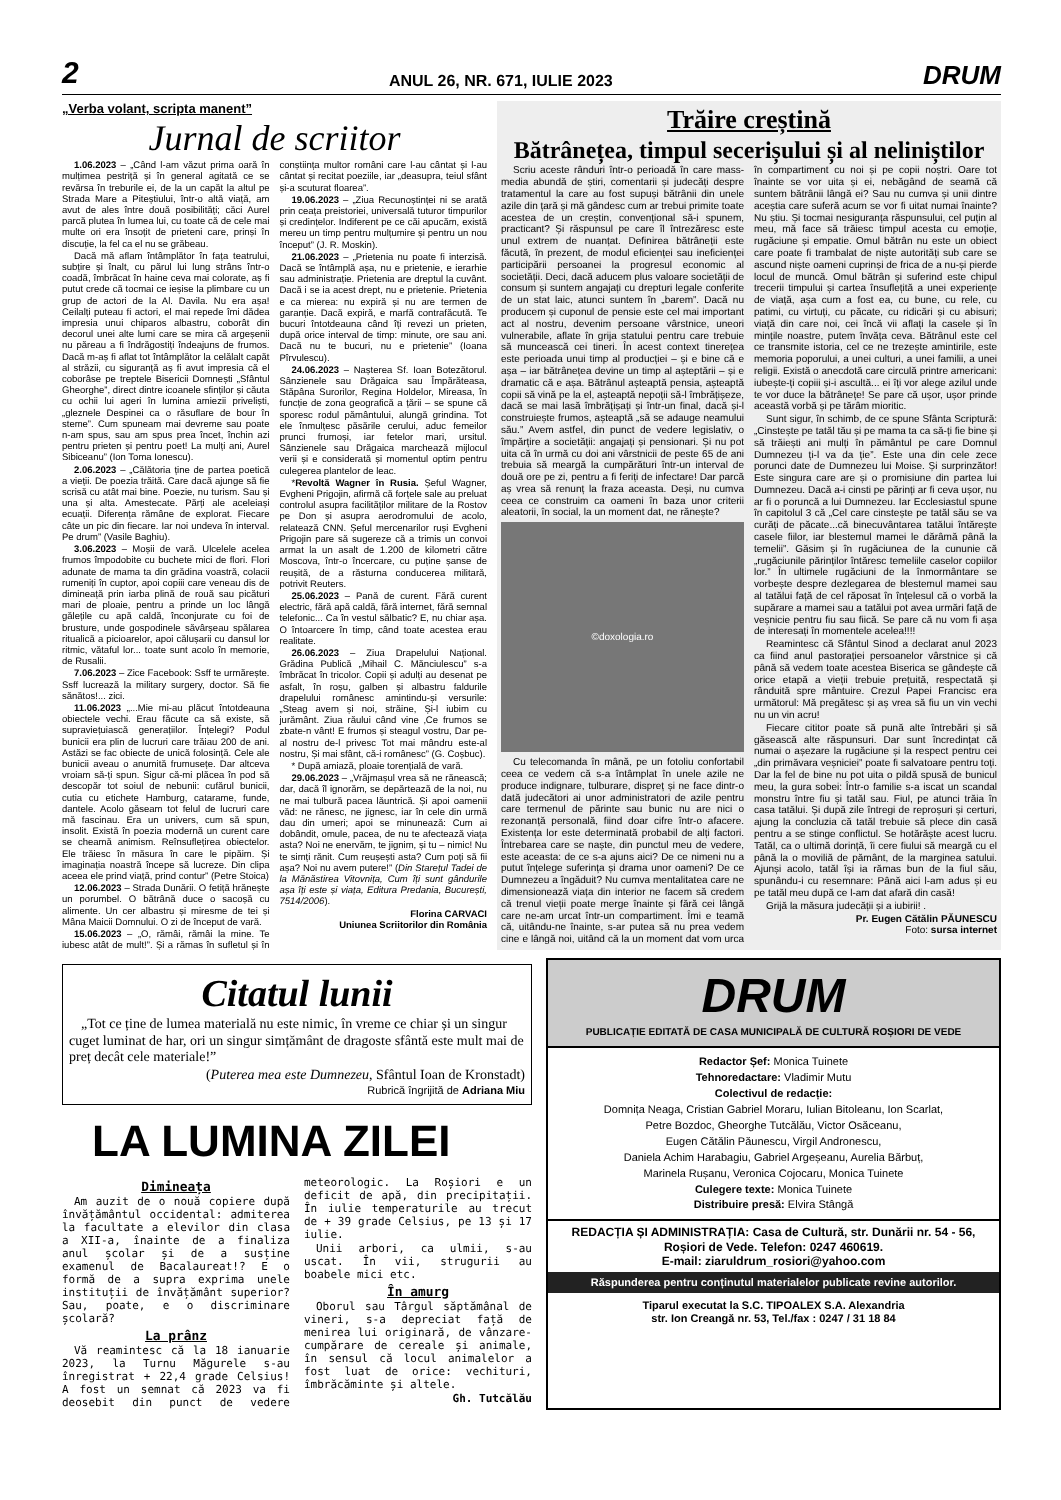2 ANUL 26, NR. 671, IULIE 2023 DRUM
„Verba volant, scripta manent”
Jurnal de scriitor
1.06.2023 – „Când l-am văzut prima oară în mulțimea pestriță și în general agitată ce se revărsa în treburile ei, de la un capăt la altul pe Strada Mare a Piteștiului, într-o altă viață, am avut de ales între două posibilități; căci Aurel parcă plutea în lumea lui, cu toate că de cele mai multe ori era însoțit de prieteni care, prinși în discuție, la fel ca el nu se grăbeau.
Dacă mă aflam întâmplător în fața teatrului, subțire și înalt, cu părul lui lung strâns într-o coadă, îmbrăcat în haine ceva mai colorate, aș fi putut crede că tocmai ce ieșise la plimbare cu un grup de actori de la Al. Davila. Nu era așa! Ceilalți puteau fi actori, el mai repede îmi dădea impresia unui chiparos albastru, coborât din decorul unei alte lumi care se mira că argeșenii nu păreau a fi îndrăgostiți îndeajuns de frumos. Dacă m-aș fi aflat tot întâmplător la celălalt capăt al străzii, cu siguranță aș fi avut impresia că el coborâse pe treptele Bisericii Domnești „Sfântul Gheorghe”, direct dintre icoanele sfinților și căuta cu ochii lui ageri în lumina amiezii priveliști, „gleznele Despinei ca o răsuflare de bour în steme”. Cum spuneam mai devreme sau poate n-am spus, sau am spus prea încet, închin azi pentru prieten și pentru poet! La mulți ani, Aurel Sibiceanu” (Ion Toma Ionescu).
2.06.2023 – „Călătoria ține de partea poetică a vieții. De poezia trăită. Care dacă ajunge să fie scrisă cu atât mai bine. Poezie, nu turism. Sau și una și alta. Amestecate. Părți ale aceleiași ecuații. Diferența rămâne de explorat. Fiecare câte un pic din fiecare. Iar noi undeva în interval. Pe drum” (Vasile Baghiu).
3.06.2023 – Moșii de vară. Ulcelele acelea frumos împodobite cu buchete mici de flori. Flori adunate de mama ta din grădina voastră, colacii rumeniți în cuptor, apoi copiii care veneau dis de dimineață prin iarba plină de rouă sau picături mari de ploaie, pentru a prinde un loc lângă gălețile cu apă caldă, înconjurate cu foi de brusture, unde gospodinele săvârșeau spălarea ritualică a picioarelor, apoi călușarii cu dansul lor ritmic, vătaful lor... toate sunt acolo în memorie, de Rusalii.
7.06.2023 – Zice Facebook: Ssff te urmărește. Ssff lucrează la military surgery, doctor. Să fie sănătos!... zici.
11.06.2023 „...Mie mi-au plăcut întotdeauna obiectele vechi. Erau făcute ca să existe, să supraviețuiască generațiilor. Înțelegi? Podul bunicii era plin de lucruri care trăiau 200 de ani. Astăzi se fac obiecte de unică folosință. Cele ale bunicii aveau o anumită frumusețe. Dar altceva vroiam să-ți spun. Sigur că-mi plăcea în pod să descopăr tot soiul de nebunii: cufărul bunicii, cutia cu etichete Hamburg, catarame, funde, dantele. Acolo găseam tot felul de lucruri care mă fascinau. Era un univers, cum să spun, insolit. Există în poezia modernă un curent care se cheamă animism. Reînsuflețirea obiectelor. Ele trăiesc în măsura în care le pipăim. Și imaginația noastră începe să lucreze. Din clipa aceea ele prind viață, prind contur” (Petre Stoica)
12.06.2023 – Strada Dunării. O fetiță hrănește un porumbel. O bătrână duce o sacoșă cu alimente. Un cer albastru și miresme de tei și Mâna Maicii Domnului. O zi de început de vară.
15.06.2023 – „O, rămâi, rămâi la mine. Te iubesc atât de mult!”. Și a rămas în sufletul și în conștiința multor români care l-au cântat și l-au cântat și recitat poeziile, iar „deasupra, teiul sfânt și-a scuturat floarea”.
19.06.2023 – „Ziua Recunoștinței ni se arată prin ceața preistoriei, universală tuturor timpurilor și credințelor. Indiferent pe ce căi apucăm, există mereu un timp pentru mulțumire și pentru un nou început” (J. R. Moskin).
21.06.2023 – „Prietenia nu poate fi interzisă. Dacă se întâmplă așa, nu e prietenie, e ierarhie sau administrație. Prietenia are dreptul la cuvânt. Dacă i se ia acest drept, nu e prietenie. Prietenia e ca mierea: nu expiră și nu are termen de garanție. Dacă expiră, e marfă contrafăcută. Te bucuri întotdeauna când îți revezi un prieten, după orice interval de timp: minute, ore sau ani. Dacă nu te bucuri, nu e prietenie” (Ioana Pîrvulescu).
24.06.2023 – Nașterea Sf. Ioan Botezătorul. Sânzienele sau Drăgaica sau Împărăteasa, Stăpâna Surorilor, Regina Holdelor, Mireasa, în funcție de zona geografică a țării – se spune că sporesc rodul pământului, alungă grindina. Tot ele înmulțesc păsările cerului, aduc femeilor prunci frumoși, iar fetelor mari, ursitul. Sânzienele sau Drăgaica marchează mijlocul verii și e considerată și momentul optim pentru culegerea plantelor de leac.
*Revoltă Wagner în Rusia. Șeful Wagner, Evgheni Prigojin, afirmă că forțele sale au preluat controlul asupra facilităților militare de la Rostov pe Don și asupra aerodromului de acolo, relatează CNN. Șeful mercenarilor ruși Evgheni Prigojin pare să sugereze că a trimis un convoi armat la un asalt de 1.200 de kilometri către Moscova, într-o încercare, cu puține șanse de reușită, de a răsturna conducerea militară, potrivit Reuters.
25.06.2023 – Pană de curent. Fără curent electric, fără apă caldă, fără internet, fără semnal telefonic... Ca în vestul sălbatic? E, nu chiar așa. O întoarcere în timp, când toate acestea erau realitate.
26.06.2023 – Ziua Drapelului Național. Grădina Publică „Mihail C. Mănciulescu” s-a îmbrăcat în tricolor. Copii și adulți au desenat pe asfalt, în roșu, galben și albastru faldurile drapelului românesc amintindu-și versurile: „Steag avem și noi, străine, Și-l iubim cu jurământ. Ziua răului când vine ‚Ce frumos se zbate-n vânt! E frumos și steagul vostru, Dar pe-al nostru de-l privesc Tot mai mândru este-al nostru, Și mai sfânt, că-i românesc” (G. Coșbuc).
* După amiază, ploaie torențială de vară.
29.06.2023 – „Vrăjmașul vrea să ne rănească; dar, dacă îl ignorăm, se depărtează de la noi, nu ne mai tulbură pacea lăuntrică. Și apoi oamenii văd: ne rănesc, ne jignesc, iar în cele din urmă dau din umeri; apoi se minunează: Cum ai dobândit, omule, pacea, de nu te afectează viața asta? Noi ne enervăm, te jignim, și tu – nimic! Nu te simți rănit. Cum reușești asta? Cum poți să fii așa? Noi nu avem putere!” (Din Starețul Tadei de la Mănăstirea Vitovnița, Cum îți sunt gândurile așa îți este și viața, Editura Predania, București, 7514/2006).
Florina CARVACI
Uniunea Scriitorilor din România
Trăire creștină
Bătrânețea, timpul secerișului și al neliniștilor
Scriu aceste rânduri într-o perioadă în care mass-media abundă de știri, comentarii și judecăți despre tratamentul la care au fost supuși bătrânii din unele azile din țară și mă gândesc cum ar trebui primite toate acestea de un creștin, convențional să-i spunem, practicant? Și răspunsul pe care îl întrezăresc este unul extrem de nuanțat. Definirea bătrâneții este făcută, în prezent, de modul eficienței sau ineficienței participării persoanei la progresul economic al societății. Deci, dacă aducem plus valoare societății de consum și suntem angajați cu drepturi legale conferite de un stat laic, atunci suntem în „barem”. Dacă nu producem și cuponul de pensie este cel mai important act al nostru, devenim persoane vârstnice, uneori vulnerabile, aflate în grija statului pentru care trebuie să muncească cei tineri. În acest context tinerețea este perioada unui timp al producției – și e bine că e așa – iar bătrânețea devine un timp al așteptării – și e dramatic că e așa. Bătrânul așteaptă pensia, așteaptă copii să vină pe la el, așteaptă nepoții să-l îmbrățișeze, dacă se mai lasă îmbrățișați și într-un final, dacă și-l construiește frumos, așteaptă „să se adauge neamului său.” Avem astfel, din punct de vedere legislativ, o împărțire a societății: angajați și pensionari. Și nu pot uita că în urmă cu doi ani vârstnicii de peste 65 de ani trebuia să meargă la cumpărături într-un interval de două ore pe zi, pentru a fi feriți de infectare! Dar parcă aș vrea să renunț la fraza aceasta. Deși, nu cumva ceea ce construim ca oameni în baza unor criterii aleatorii, în social, la un moment dat, ne rănește?
©doxologia.ro
Cu telecomanda în mână, pe un fotoliu confortabil ceea ce vedem că s-a întâmplat în unele azile ne produce indignare, tulburare, dispreț și ne face dintr-o dată judecători ai unor administratori de azile pentru care termenul de părinte sau bunic nu are nici o rezonanță personală, fiind doar cifre într-o afacere. Existența lor este determinată probabil de alți factori. Întrebarea care se naște, din punctul meu de vedere, este aceasta: de ce s-a ajuns aici? De ce nimeni nu a putut înțelege suferința și drama unor oameni? De ce Dumnezeu a îngăduit? Nu cumva mentalitatea care ne dimensionează viața din interior ne facem să credem că trenul vieții poate merge înainte și fără cei lângă care ne-am urcat într-un compartiment. Îmi e teamă că, uitându-ne înainte, s-ar putea să nu prea vedem cine e lângă noi, uitând că la un moment dat vom urca în compartiment cu noi și pe copii noștri. Oare tot înainte se vor uita și ei, nebăgând de seamă că suntem bătrânii lângă ei? Sau nu cumva și unii dintre aceștia care suferă acum se vor fi uitat numai înainte? Nu știu. Și tocmai nesiguranța răspunsului, cel puțin al meu, mă face să trăiesc timpul acesta cu emoție, rugăciune și empatie. Omul bătrân nu este un obiect care poate fi trambalat de niște autorități sub care se ascund niște oameni cuprinși de frica de a nu-și pierde locul de muncă. Omul bătrân și suferind este chipul trecerii timpului și cartea însuflețită a unei experiențe de viață, așa cum a fost ea, cu bune, cu rele, cu patimi, cu virtuți, cu păcate, cu ridicări și cu abisuri; viață din care noi, cei încă vii aflați la casele și în mințile noastre, putem învăța ceva. Bătrânul este cel ce transmite istoria, cel ce ne trezește amintirile, este memoria poporului, a unei culturi, a unei familii, a unei religii. Există o anecdotă care circulă printre americani: iubește-ți copiii și-i ascultă... ei îți vor alege azilul unde te vor duce la bătrânețe! Se pare că ușor, ușor prinde această vorbă și pe tărâm mioritic.
Sunt sigur, în schimb, de ce spune Sfânta Scriptură: „Cinstește pe tatăl tău și pe mama ta ca să-ți fie bine și să trăiești ani mulți în pământul pe care Domnul Dumnezeu ți-l va da ție”. Este una din cele zece porunci date de Dumnezeu lui Moise. Și surprinzător! Este singura care are și o promisiune din partea lui Dumnezeu. Dacă a-i cinsti pe părinți ar fi ceva ușor, nu ar fi o poruncă a lui Dumnezeu. Iar Ecclesiastul spune în capitolul 3 că „Cel care cinstește pe tatăl său se va curăți de păcate...că binecuvântarea tatălui întărește casele fiilor, iar blestemul mamei le dărâmă până la temelii”. Găsim și în rugăciunea de la cununie că „rugăciunile părinților întăresc temeliile caselor copiilor lor.” În ultimele rugăciuni de la înmormântare se vorbește despre dezlegarea de blestemul mamei sau al tatălui față de cel răposat în înțelesul că o vorbă la supărare a mamei sau a tatălui pot avea urmări față de veșnicie pentru fiu sau fiică. Se pare că nu vom fi așa de interesați în momentele acelea!!!!
Reamintesc că Sfântul Sinod a declarat anul 2023 ca fiind anul pastorației persoanelor vârstnice și că până să vedem toate acestea Biserica se gândește că orice etapă a vieții trebuie prețuită, respectată și rânduită spre mântuire. Crezul Papei Francisc era următorul: Mă pregătesc și aș vrea să fiu un vin vechi nu un vin acru!
Fiecare cititor poate să pună alte întrebări și să găsească alte răspunsuri. Dar sunt încredințat că numai o așezare la rugăciune și la respect pentru cei „din primăvara veșniciei” poate fi salvatoare pentru toți. Dar la fel de bine nu pot uita o pildă spusă de bunicul meu, la gura sobei: Într-o familie s-a iscat un scandal monstru între fiu și tatăl sau. Fiul, pe atunci trăia în casa tatălui. Și după zile întregi de reproșuri și certuri, ajung la concluzia că tatăl trebuie să plece din casă pentru a se stinge conflictul. Se hotărăște acest lucru. Tatăl, ca o ultimă dorință, îi cere fiului să meargă cu el până la o moviliă de pământ, de la marginea satului. Ajunși acolo, tatăl își ia rămas bun de la fiul său, spunându-i cu resemnare: Până aici l-am adus și eu pe tatăl meu după ce l-am dat afară din casă!
Grijă la măsura judecății și a iubirii! .
Pr. Eugen Cătălin PĂUNESCU
Foto: sursa internet
Citatul lunii
„Tot ce ține de lumea materială nu este nimic, în vreme ce chiar și un singur cuget luminat de har, ori un singur simțământ de dragoste sfântă este mult mai de preț decât cele materiale!”
(Puterea mea este Dumnezeu, Sfântul Ioan de Kronstadt)
Rubrică îngrijită de Adriana Miu
LA LUMINA ZILEI
Dimineața
Am auzit de o nouă copiere după învățământul occidental: admiterea la facultate a elevilor din clasa a XII-a, înainte de a finaliza anul școlar și de a susține examenul de Bacalaureat!? E o formă de a supra exprima unele instituții de învățământ superior? Sau, poate, e o discriminare școlară?
La prânz
Vă reamintesc că la 18 ianuarie 2023, la Turnu Măgurele s-au înregistrat + 22,4 grade Celsius! A fost un semnat că 2023 va fi deosebit din punct de vedere meteorologic. La Roșiori e un deficit de apă, din precipitații. În iulie temperaturile au trecut de + 39 grade Celsius, pe 13 și 17 iulie.
Unii arbori, ca ulmii, s-au uscat. În vii, strugurii au boabele mici etc.
În amurg
Oborul sau Târgul săptămânal de vineri, s-a depreciat față de menirea lui originară, de vânzare-cumpărare de cereale și animale, în sensul că locul animalelor a fost luat de orice: vechituri, îmbrăcăminte și altele.
Gh. Tutcălău
DRUM
PUBLICAȚIE EDITATĂ DE CASA MUNICIPALĂ DE CULTURĂ ROȘIORI DE VEDE
Redactor Șef: Monica Tuinete
Tehnoredactare: Vladimir Mutu
Colectivul de redacție:
Domnița Neaga, Cristian Gabriel Moraru, Iulian Bitoleanu, Ion Scarlat,
Petre Bozdoc, Gheorghe Tutcălău, Victor Osăceanu,
Eugen Cătălin Păunescu, Virgil Andronescu,
Daniela Achim Harabagiu, Gabriel Argeșeanu, Aurelia Bărbuț,
Marinela Rușanu, Veronica Cojocaru, Monica Tuinete
Culegere texte: Monica Tuinete
Distribuire presă: Elvira Stângă
REDACȚIA ȘI ADMINISTRAȚIA: Casa de Cultură, str. Dunării nr. 54 - 56, Roșiori de Vede. Telefon: 0247 460619.
E-mail: ziaruldrum_rosiori@yahoo.com
Răspunderea pentru conținutul materialelor publicate revine autorilor.
Tiparul executat la S.C. TIPOALEX S.A. Alexandria
str. Ion Creangă nr. 53, Tel./fax : 0247 / 31 18 84